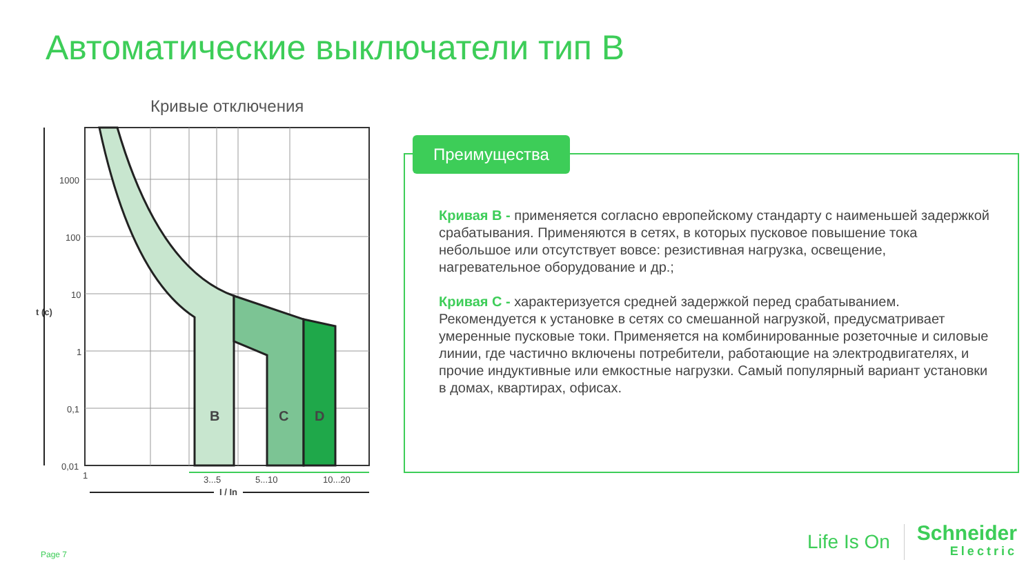Автоматические выключатели тип В
Кривые отключения
B
C
D
1000
100
10
1
0,1
0,01
1
t (c)
3...5
5...10
10...20
I / In
Преимущества
Кривая В - применяется согласно европейскому стандарту с наименьшей задержкой срабатывания. Применяются в сетях, в которых пусковое повышение тока небольшое или отсутствует вовсе: резистивная нагрузка, освещение, нагревательное оборудование и др.;
Кривая С - характеризуется средней задержкой перед срабатыванием. Рекомендуется к установке в сетях со смешанной нагрузкой, предусматривает умеренные пусковые токи. Применяется на комбинированные розеточные и силовые линии, где частично включены потребители, работающие на электродвигателях, и прочие индуктивные или емкостные нагрузки. Самый популярный вариант установки в домах, квартирах, офисах.
Page 7
Life Is On Schneider
Electric